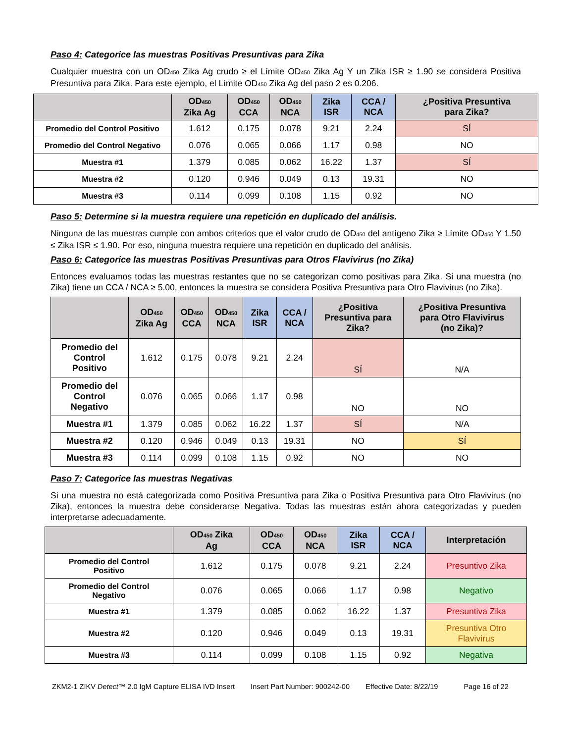Paso 4: Categorice las muestras Positivas Presuntivas para Zika
Cualquier muestra con un OD<sub>450</sub> Zika Ag crudo ≥ el Límite OD<sub>450</sub> Zika Ag Y un Zika ISR ≥ 1.90 se considera Positiva Presuntiva para Zika. Para este ejemplo, el Límite OD<sub>450</sub> Zika Ag del paso 2 es 0.206.
| | OD<sub>450</sub> Zika Ag | OD<sub>450</sub> CCA | OD<sub>450</sub> NCA | Zika ISR | CCA / NCA | ¿Positiva Presuntiva para Zika? |
| --- | --- | --- | --- | --- | --- | --- |
| Promedio del Control Positivo | 1.612 | 0.175 | 0.078 | 9.21 | 2.24 | SÍ |
| Promedio del Control Negativo | 0.076 | 0.065 | 0.066 | 1.17 | 0.98 | NO |
| Muestra #1 | 1.379 | 0.085 | 0.062 | 16.22 | 1.37 | SÍ |
| Muestra #2 | 0.120 | 0.946 | 0.049 | 0.13 | 19.31 | NO |
| Muestra #3 | 0.114 | 0.099 | 0.108 | 1.15 | 0.92 | NO |
Paso 5: Determine si la muestra requiere una repetición en duplicado del análisis.
Ninguna de las muestras cumple con ambos criterios que el valor crudo de OD<sub>450</sub> del antígeno Zika ≥ Límite OD<sub>450</sub> Y 1.50 ≤ Zika ISR ≤ 1.90. Por eso, ninguna muestra requiere una repetición en duplicado del análisis.
Paso 6: Categorice las muestras Positivas Presuntivas para Otros Flavivirus (no Zika)
Entonces evaluamos todas las muestras restantes que no se categorizan como positivas para Zika. Si una muestra (no Zika) tiene un CCA / NCA ≥ 5.00, entonces la muestra se considera Positiva Presuntiva para Otro Flavivirus (no Zika).
| | OD<sub>450</sub> Zika Ag | OD<sub>450</sub> CCA | OD<sub>450</sub> NCA | Zika ISR | CCA / NCA | ¿Positiva Presuntiva para Zika? | ¿Positiva Presuntiva para Otro Flavivirus (no Zika)? |
| --- | --- | --- | --- | --- | --- | --- | --- |
| Promedio del Control Positivo | 1.612 | 0.175 | 0.078 | 9.21 | 2.24 | SÍ | N/A |
| Promedio del Control Negativo | 0.076 | 0.065 | 0.066 | 1.17 | 0.98 | NO | NO |
| Muestra #1 | 1.379 | 0.085 | 0.062 | 16.22 | 1.37 | SÍ | N/A |
| Muestra #2 | 0.120 | 0.946 | 0.049 | 0.13 | 19.31 | NO | SÍ |
| Muestra #3 | 0.114 | 0.099 | 0.108 | 1.15 | 0.92 | NO | NO |
Paso 7: Categorice las muestras Negativas
Si una muestra no está categorizada como Positiva Presuntiva para Zika o Positiva Presuntiva para Otro Flavivirus (no Zika), entonces la muestra debe considerarse Negativa. Todas las muestras están ahora categorizadas y pueden interpretarse adecuadamente.
| | OD<sub>450</sub> Zika Ag | OD<sub>450</sub> CCA | OD<sub>450</sub> NCA | Zika ISR | CCA / NCA | Interpretación |
| --- | --- | --- | --- | --- | --- | --- |
| Promedio del Control Positivo | 1.612 | 0.175 | 0.078 | 9.21 | 2.24 | Presuntivo Zika |
| Promedio del Control Negativo | 0.076 | 0.065 | 0.066 | 1.17 | 0.98 | Negativo |
| Muestra #1 | 1.379 | 0.085 | 0.062 | 16.22 | 1.37 | Presuntiva Zika |
| Muestra #2 | 0.120 | 0.946 | 0.049 | 0.13 | 19.31 | Presuntiva Otro Flavivirus |
| Muestra #3 | 0.114 | 0.099 | 0.108 | 1.15 | 0.92 | Negativa |
ZKM2-1 ZIKV Detect™ 2.0 IgM Capture ELISA IVD Insert Insert Part Number: 900242-00 Effective Date: 8/22/19 Page 16 of 22